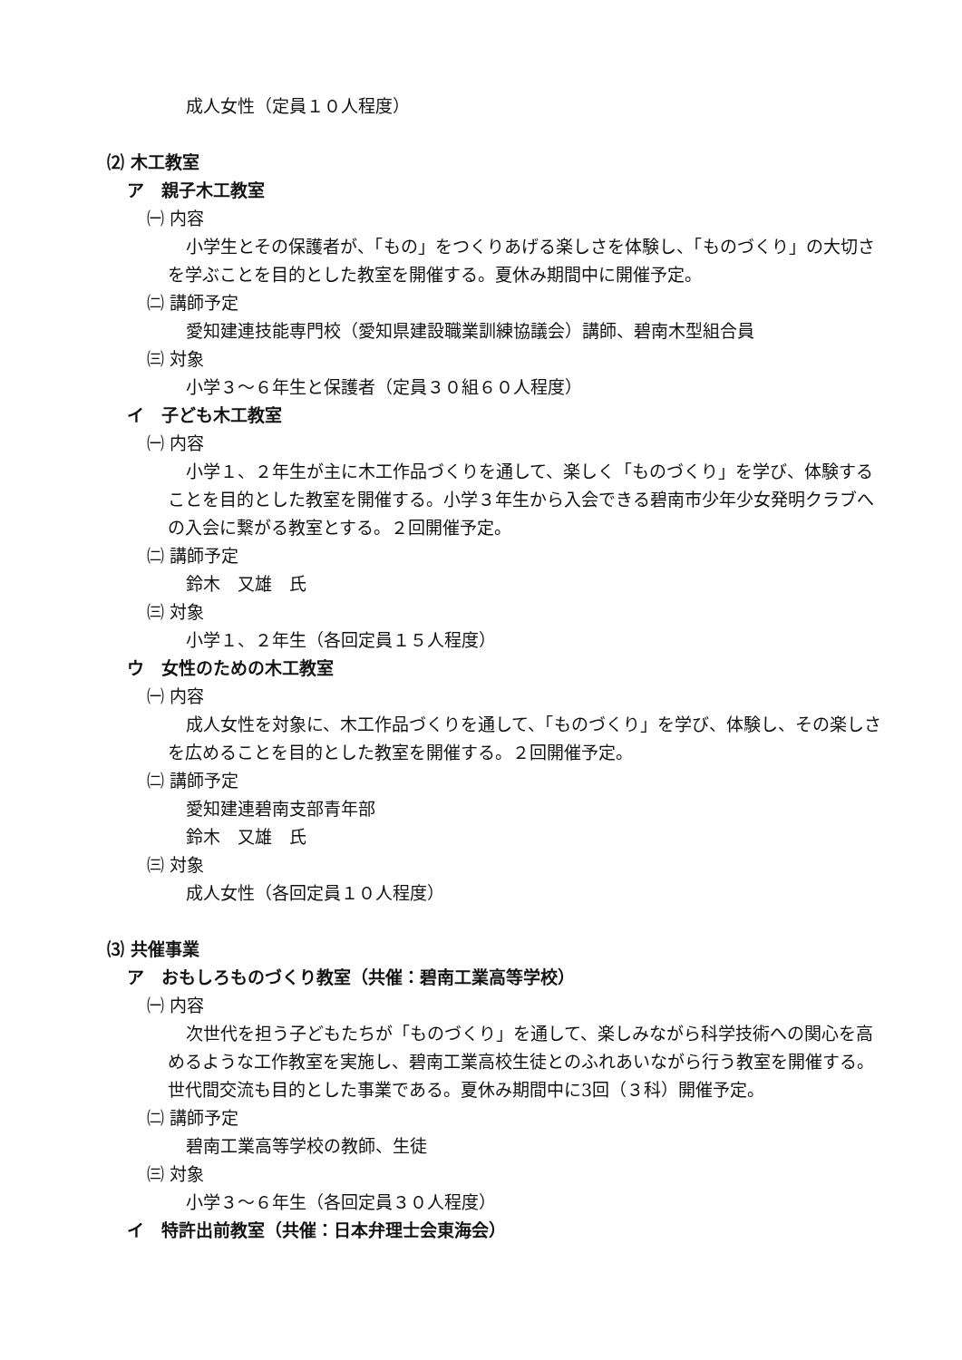成人女性（定員１０人程度）
⑵ 木工教室
ア　親子木工教室
㈠ 内容
小学生とその保護者が、「もの」をつくりあげる楽しさを体験し、「ものづくり」の大切さを学ぶことを目的とした教室を開催する。夏休み期間中に開催予定。
㈡ 講師予定
愛知建連技能専門校（愛知県建設職業訓練協議会）講師、碧南木型組合員
㈢ 対象
小学３～６年生と保護者（定員３０組６０人程度）
イ　子ども木工教室
㈠ 内容
小学１、２年生が主に木工作品づくりを通して、楽しく「ものづくり」を学び、体験することを目的とした教室を開催する。小学３年生から入会できる碧南市少年少女発明クラブへの入会に繋がる教室とする。２回開催予定。
㈡ 講師予定
鈴木　又雄　氏
㈢ 対象
小学１、２年生（各回定員１５人程度）
ウ　女性のための木工教室
㈠ 内容
成人女性を対象に、木工作品づくりを通して、「ものづくり」を学び、体験し、その楽しさを広めることを目的とした教室を開催する。２回開催予定。
㈡ 講師予定
愛知建連碧南支部青年部
鈴木　又雄　氏
㈢ 対象
成人女性（各回定員１０人程度）
⑶ 共催事業
ア　おもしろものづくり教室（共催：碧南工業高等学校）
㈠ 内容
次世代を担う子どもたちが「ものづくり」を通して、楽しみながら科学技術への関心を高めるような工作教室を実施し、碧南工業高校生徒とのふれあいながら行う教室を開催する。世代間交流も目的とした事業である。夏休み期間中に3回（３科）開催予定。
㈡ 講師予定
碧南工業高等学校の教師、生徒
㈢ 対象
小学３～６年生（各回定員３０人程度）
イ　特許出前教室（共催：日本弁理士会東海会）